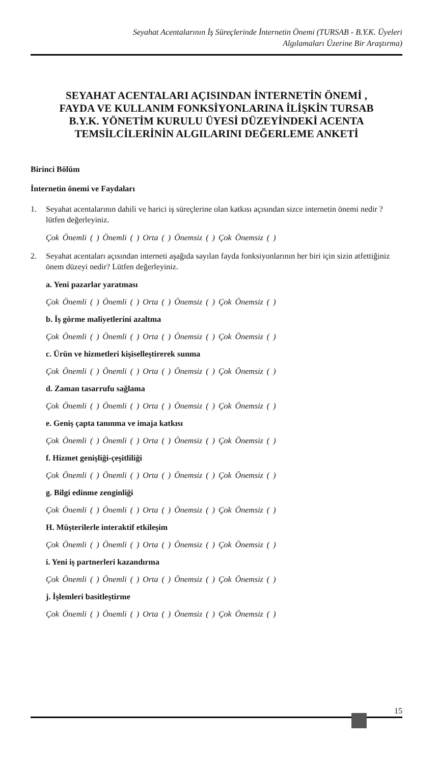Seyahat Acentalarının İş Süreçlerinde İnternetin Önemi (TURSAB - B.Y.K. Üyeleri
Algılamaları Üzerine Bir Araştırma)
SEYAHAT ACENTALARI AÇISINDAN İNTERNETİN ÖNEMİ ,
FAYDA VE KULLANIM FONKSİYONLARINA İLİŞKİN TURSAB
B.Y.K. YÖNETİM KURULU ÜYESİ DÜZEYİNDEKİ ACENTA
TEMSİLCİLERİNİN ALGILARINI DEĞERLEME ANKETİ
Birinci Bölüm
İnternetin önemi ve Faydaları
1. Seyahat acentalarının dahili ve harici iş süreçlerine olan katkısı açısından sizce internetin önemi nedir ? lütfen değerleyiniz.
Çok Önemli ( ) Önemli ( ) Orta ( ) Önemsiz ( ) Çok Önemsiz ( )
2. Seyahat acentaları açısından interneti aşağıda sayılan fayda fonksiyonlarının her biri için sizin atfettiğiniz önem düzeyi nedir? Lütfen değerleyiniz.
a. Yeni pazarlar yaratması
Çok Önemli ( ) Önemli ( ) Orta ( ) Önemsiz ( ) Çok Önemsiz ( )
b. İş görme maliyetlerini azaltma
Çok Önemli ( ) Önemli ( ) Orta ( ) Önemsiz ( ) Çok Önemsiz ( )
c. Ürün ve hizmetleri kişiselleştirerek sunma
Çok Önemli ( ) Önemli ( ) Orta ( ) Önemsiz ( ) Çok Önemsiz ( )
d. Zaman tasarrufu sağlama
Çok Önemli ( ) Önemli ( ) Orta ( ) Önemsiz ( ) Çok Önemsiz ( )
e. Geniş çapta tanınma ve imaja katkısı
Çok Önemli ( ) Önemli ( ) Orta ( ) Önemsiz ( ) Çok Önemsiz ( )
f. Hizmet genişliği-çeşitliliği
Çok Önemli ( ) Önemli ( ) Orta ( ) Önemsiz ( ) Çok Önemsiz ( )
g. Bilgi edinme zenginliği
Çok Önemli ( ) Önemli ( ) Orta ( ) Önemsiz ( ) Çok Önemsiz ( )
H. Müşterilerle interaktif etkileşim
Çok Önemli ( ) Önemli ( ) Orta ( ) Önemsiz ( ) Çok Önemsiz ( )
i. Yeni iş partnerleri kazandırma
Çok Önemli ( ) Önemli ( ) Orta ( ) Önemsiz ( ) Çok Önemsiz ( )
j. İşlemleri basitleştirme
Çok Önemli ( ) Önemli ( ) Orta ( ) Önemsiz ( ) Çok Önemsiz ( )
15